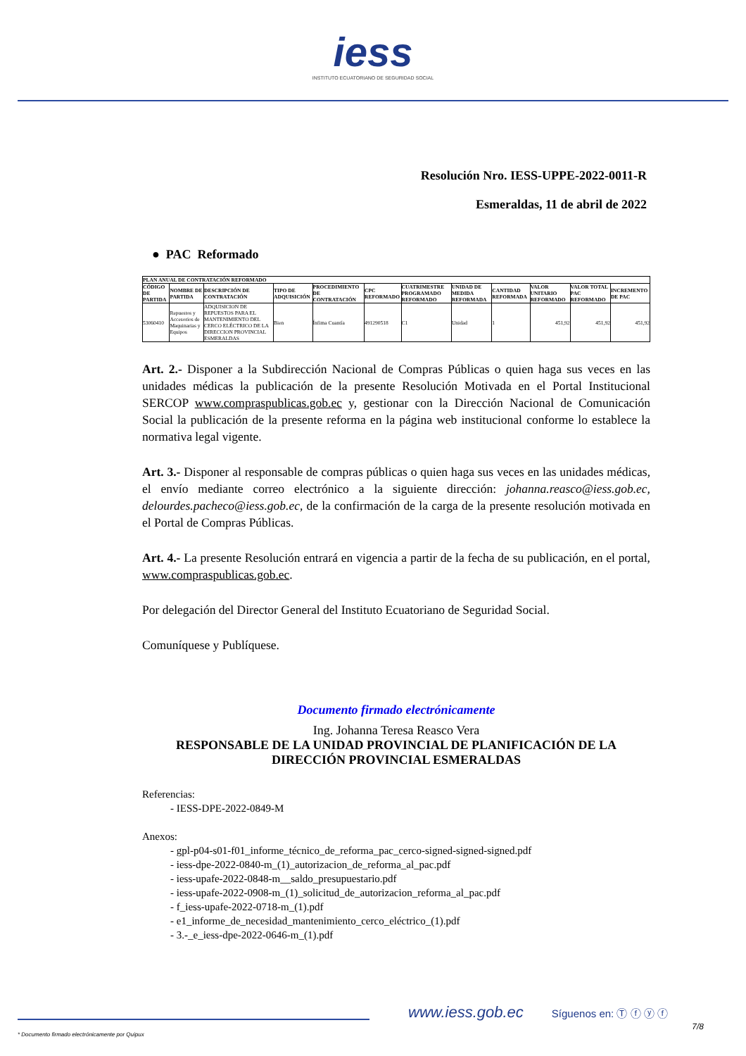iess
INSTITUTO ECUATORIANO DE SEGURIDAD SOCIAL
Resolución Nro. IESS-UPPE-2022-0011-R
Esmeraldas, 11 de abril de 2022
● PAC Reformado
| PLAN ANUAL DE CONTRATACIÓN REFORMADO | | | | | | | | | | | |
| --- | --- | --- | --- | --- | --- | --- | --- | --- | --- | --- | --- |
| CÓDIGO DE PARTIDA | NOMBRE DE PARTIDA | DESCRIPCIÓN DE CONTRATACIÓN | TIPO DE ADQUISICIÓN | PROCEDIMIENTO DE CONTRATACIÓN | CPC REFORMADO | CUATRIMESTRE PROGRAMADO REFORMADO | UNIDAD DE MEDIDA REFORMADA | CANTIDAD REFORMADA | VALOR UNITARIO REFORMADO | VALOR TOTAL PAC REFORMADO | INCREMENTO DE PAC |
| 53060410 | Repuestos y Accesorios de Maquinarias y Equipos | ADQUISICION DE REPUESTOS PARA EL MANTENIMIENTO DEL CERCO ELÉCTRICO DE LA DIRECCION PROVINCIAL ESMERALDAS | Bien | Ínfima Cuantía | 491290518 | C1 | Unidad | 1 | 451,92 | 451,92 | 451,92 |
Art. 2.- Disponer a la Subdirección Nacional de Compras Públicas o quien haga sus veces en las unidades médicas la publicación de la presente Resolución Motivada en el Portal Institucional SERCOP www.compraspublicas.gob.ec y, gestionar con la Dirección Nacional de Comunicación Social la publicación de la presente reforma en la página web institucional conforme lo establece la normativa legal vigente.
Art. 3.- Disponer al responsable de compras públicas o quien haga sus veces en las unidades médicas, el envío mediante correo electrónico a la siguiente dirección: johanna.reasco@iess.gob.ec, delourdes.pacheco@iess.gob.ec, de la confirmación de la carga de la presente resolución motivada en el Portal de Compras Públicas.
Art. 4.- La presente Resolución entrará en vigencia a partir de la fecha de su publicación, en el portal, www.compraspublicas.gob.ec.
Por delegación del Director General del Instituto Ecuatoriano de Seguridad Social.
Comuníquese y Publíquese.
Documento firmado electrónicamente
Ing. Johanna Teresa Reasco Vera
RESPONSABLE DE LA UNIDAD PROVINCIAL DE PLANIFICACIÓN DE LA DIRECCIÓN PROVINCIAL ESMERALDAS
Referencias:
- IESS-DPE-2022-0849-M
Anexos:
- gpl-p04-s01-f01_informe_técnico_de_reforma_pac_cerco-signed-signed-signed.pdf
- iess-dpe-2022-0840-m_(1)_autorizacion_de_reforma_al_pac.pdf
- iess-upafe-2022-0848-m__saldo_presupuestario.pdf
- iess-upafe-2022-0908-m_(1)_solicitud_de_autorizacion_reforma_al_pac.pdf
- f_iess-upafe-2022-0718-m_(1).pdf
- e1_informe_de_necesidad_mantenimiento_cerco_eléctrico_(1).pdf
- 3.-_e_iess-dpe-2022-0646-m_(1).pdf
www.iess.gob.ec Síguenos en: Ⓣ ⓕ ⓨ ⓕ
7/8
* Documento firmado electrónicamente por Quipux